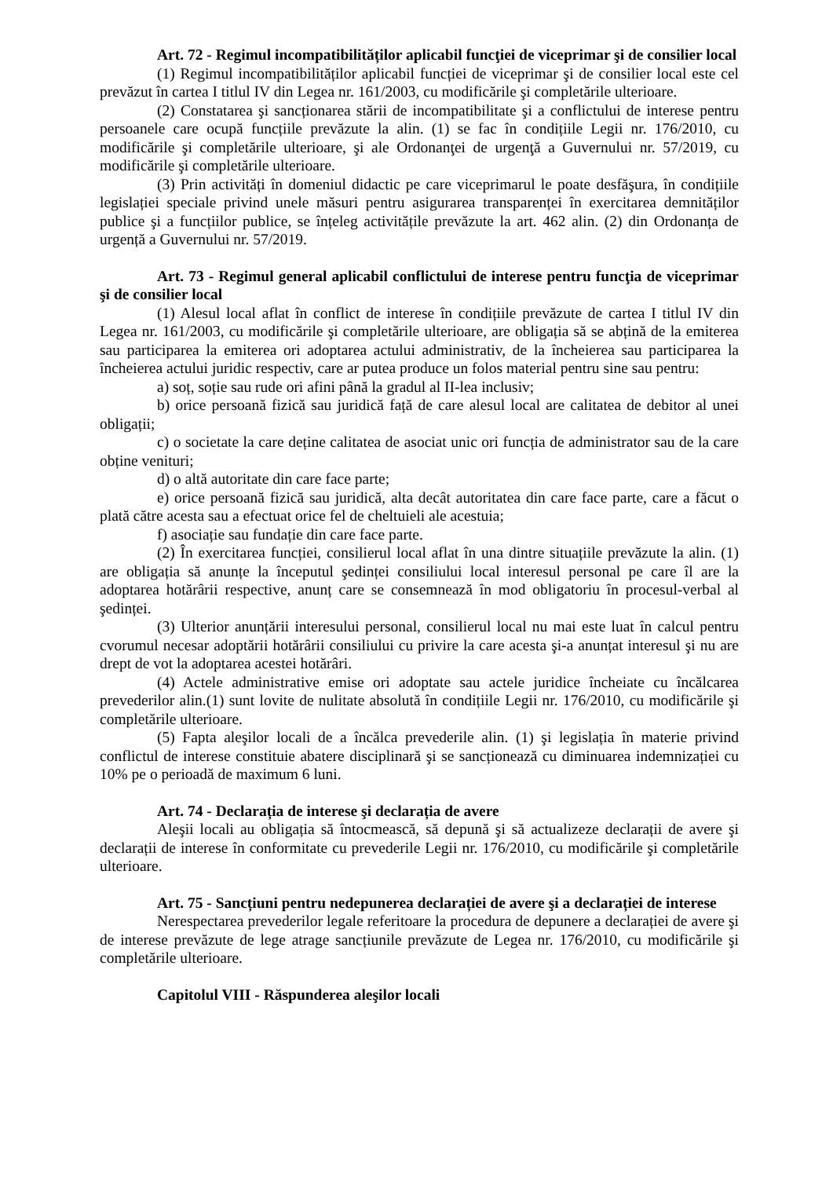Art. 72 - Regimul incompatibilităților aplicabil funcţiei de viceprimar şi de consilier local
(1) Regimul incompatibilităților aplicabil funcției de viceprimar şi de consilier local este cel prevăzut în cartea I titlul IV din Legea nr. 161/2003, cu modificările şi completările ulterioare.
(2) Constatarea şi sancționarea stării de incompatibilitate şi a conflictului de interese pentru persoanele care ocupă funcțiile prevăzute la alin. (1) se fac în condițiile Legii nr. 176/2010, cu modificările şi completările ulterioare, şi ale Ordonanţei de urgenţă a Guvernului nr. 57/2019, cu modificările şi completările ulterioare.
(3) Prin activități în domeniul didactic pe care viceprimarul le poate desfăşura, în condițiile legislației speciale privind unele măsuri pentru asigurarea transparenței în exercitarea demnităților publice şi a funcțiilor publice, se înțeleg activitățile prevăzute la art. 462 alin. (2) din Ordonanța de urgență a Guvernului nr. 57/2019.
Art. 73 - Regimul general aplicabil conflictului de interese pentru funcţia de viceprimar şi de consilier local
(1) Alesul local aflat în conflict de interese în condițiile prevăzute de cartea I titlul IV din Legea nr. 161/2003, cu modificările şi completările ulterioare, are obligația să se abțină de la emiterea sau participarea la emiterea ori adoptarea actului administrativ, de la încheierea sau participarea la încheierea actului juridic respectiv, care ar putea produce un folos material pentru sine sau pentru:
a) soț, soție sau rude ori afini până la gradul al II-lea inclusiv;
b) orice persoană fizică sau juridică față de care alesul local are calitatea de debitor al unei obligații;
c) o societate la care deține calitatea de asociat unic ori funcția de administrator sau de la care obține venituri;
d) o altă autoritate din care face parte;
e) orice persoană fizică sau juridică, alta decât autoritatea din care face parte, care a făcut o plată către acesta sau a efectuat orice fel de cheltuieli ale acestuia;
f) asociație sau fundație din care face parte.
(2) În exercitarea funcției, consilierul local aflat în una dintre situațiile prevăzute la alin. (1) are obligația să anunțe la începutul şedinței consiliului local interesul personal pe care îl are la adoptarea hotărârii respective, anunț care se consemnează în mod obligatoriu în procesul-verbal al şedinței.
(3) Ulterior anunțării interesului personal, consilierul local nu mai este luat în calcul pentru cvorumul necesar adoptării hotărârii consiliului cu privire la care acesta şi-a anunțat interesul şi nu are drept de vot la adoptarea acestei hotărâri.
(4) Actele administrative emise ori adoptate sau actele juridice încheiate cu încălcarea prevederilor alin.(1) sunt lovite de nulitate absolută în condițiile Legii nr. 176/2010, cu modificările şi completările ulterioare.
(5) Fapta aleşilor locali de a încălca prevederile alin. (1) şi legislația în materie privind conflictul de interese constituie abatere disciplinară şi se sancționează cu diminuarea indemnizației cu 10% pe o perioadă de maximum 6 luni.
Art. 74 - Declarația de interese şi declarația de avere
Aleşii locali au obligația să întocmească, să depună şi să actualizeze declarații de avere şi declarații de interese în conformitate cu prevederile Legii nr. 176/2010, cu modificările şi completările ulterioare.
Art. 75 - Sancțiuni pentru nedepunerea declarației de avere şi a declarației de interese
Nerespectarea prevederilor legale referitoare la procedura de depunere a declarației de avere şi de interese prevăzute de lege atrage sancțiunile prevăzute de Legea nr. 176/2010, cu modificările şi completările ulterioare.
Capitolul VIII - Răspunderea aleşilor locali